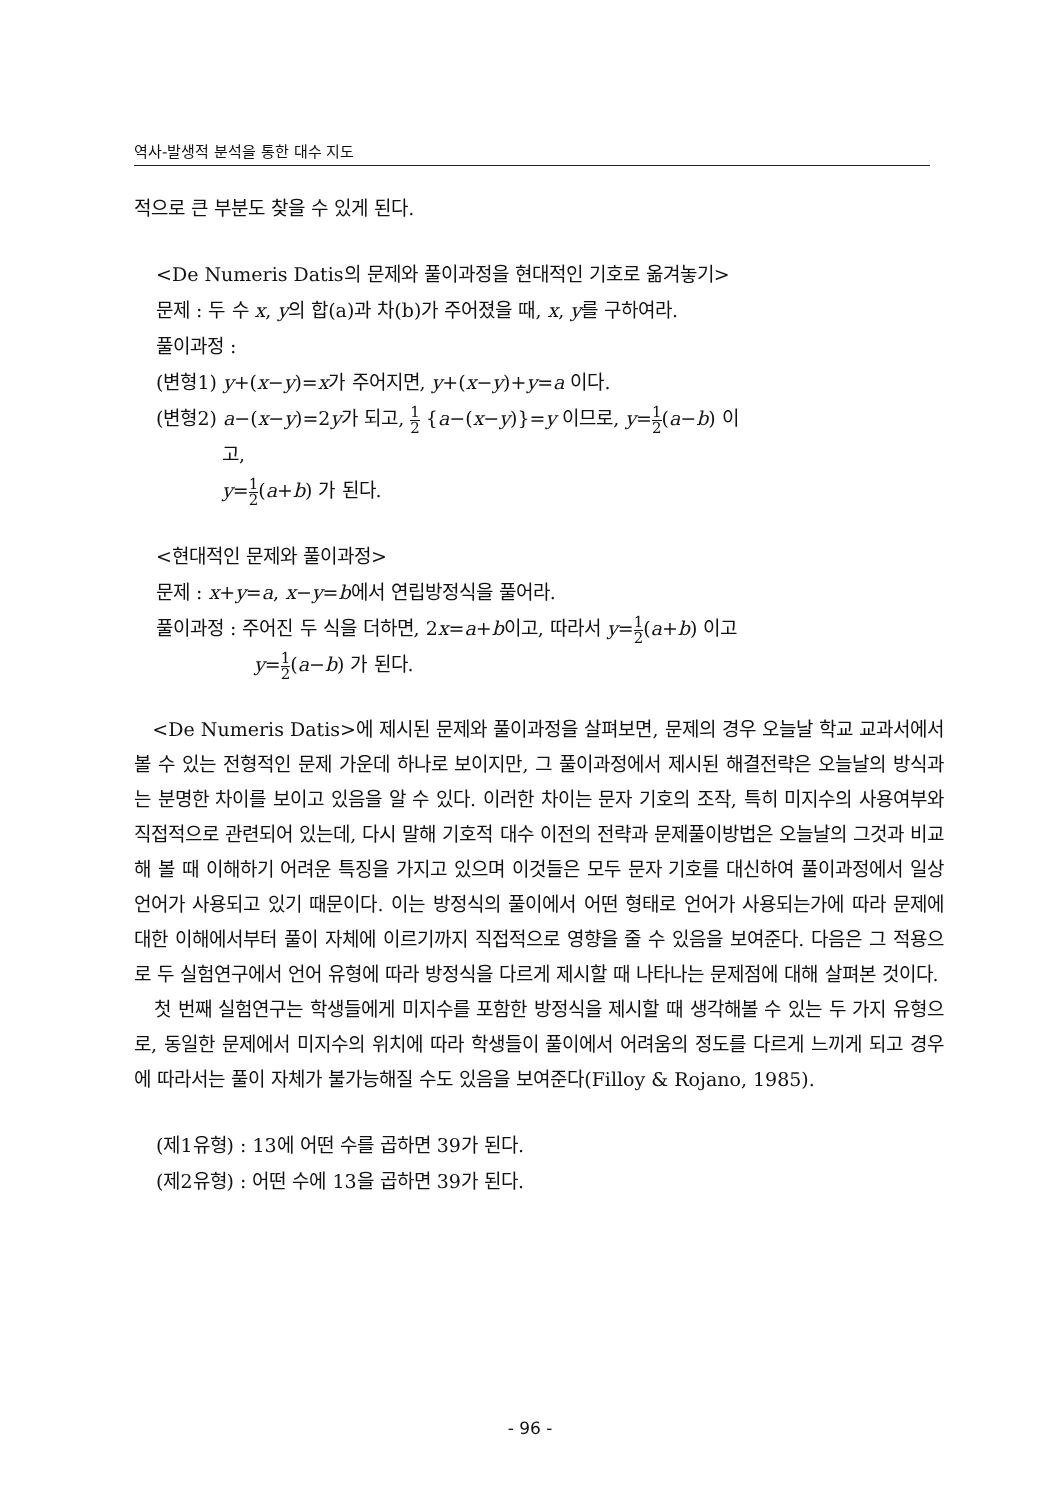역사-발생적 분석을 통한 대수 지도
적으로 큰 부분도 찾을 수 있게 된다.
<De Numeris Datis의 문제와 풀이과정을 현대적인 기호로 옮겨놓기>
문제 : 두 수 x, y의 합(a)과 차(b)가 주어졌을 때, x, y를 구하여라.
풀이과정 :
(변형1) y+(x−y)=x가 주어지면, y+(x−y)+y=a 이다.
(변형2) a−(x−y)=2y가 되고, 1 2 {a−(x−y)}=y 이므로, y=1 2(a−b) 이
고,
y=1 2(a+b) 가 된다.
<현대적인 문제와 풀이과정>
문제 : x+y=a, x−y=b에서 연립방정식을 풀어라.
풀이과정 : 주어진 두 식을 더하면, 2x=a+b이고, 따라서 y=1 2(a+b) 이고
y=1 2(a−b) 가 된다.
<De Numeris Datis>에 제시된 문제와 풀이과정을 살펴보면, 문제의 경우 오늘날 학교 교과서에서 볼 수 있는 전형적인 문제 가운데 하나로 보이지만, 그 풀이과정에서 제시된 해결전략은 오늘날의 방식과는 분명한 차이를 보이고 있음을 알 수 있다. 이러한 차이는 문자 기호의 조작, 특히 미지수의 사용여부와 직접적으로 관련되어 있는데, 다시 말해 기호적 대수 이전의 전략과 문제풀이방법은 오늘날의 그것과 비교해 볼 때 이해하기 어려운 특징을 가지고 있으며 이것들은 모두 문자 기호를 대신하여 풀이과정에서 일상 언어가 사용되고 있기 때문이다. 이는 방정식의 풀이에서 어떤 형태로 언어가 사용되는가에 따라 문제에 대한 이해에서부터 풀이 자체에 이르기까지 직접적으로 영향을 줄 수 있음을 보여준다. 다음은 그 적용으로 두 실험연구에서 언어 유형에 따라 방정식을 다르게 제시할 때 나타나는 문제점에 대해 살펴본 것이다.
첫 번째 실험연구는 학생들에게 미지수를 포함한 방정식을 제시할 때 생각해볼 수 있는 두 가지 유형으로, 동일한 문제에서 미지수의 위치에 따라 학생들이 풀이에서 어려움의 정도를 다르게 느끼게 되고 경우에 따라서는 풀이 자체가 불가능해질 수도 있음을 보여준다(Filloy & Rojano, 1985).
(제1유형) : 13에 어떤 수를 곱하면 39가 된다.
(제2유형) : 어떤 수에 13을 곱하면 39가 된다.
- 96 -